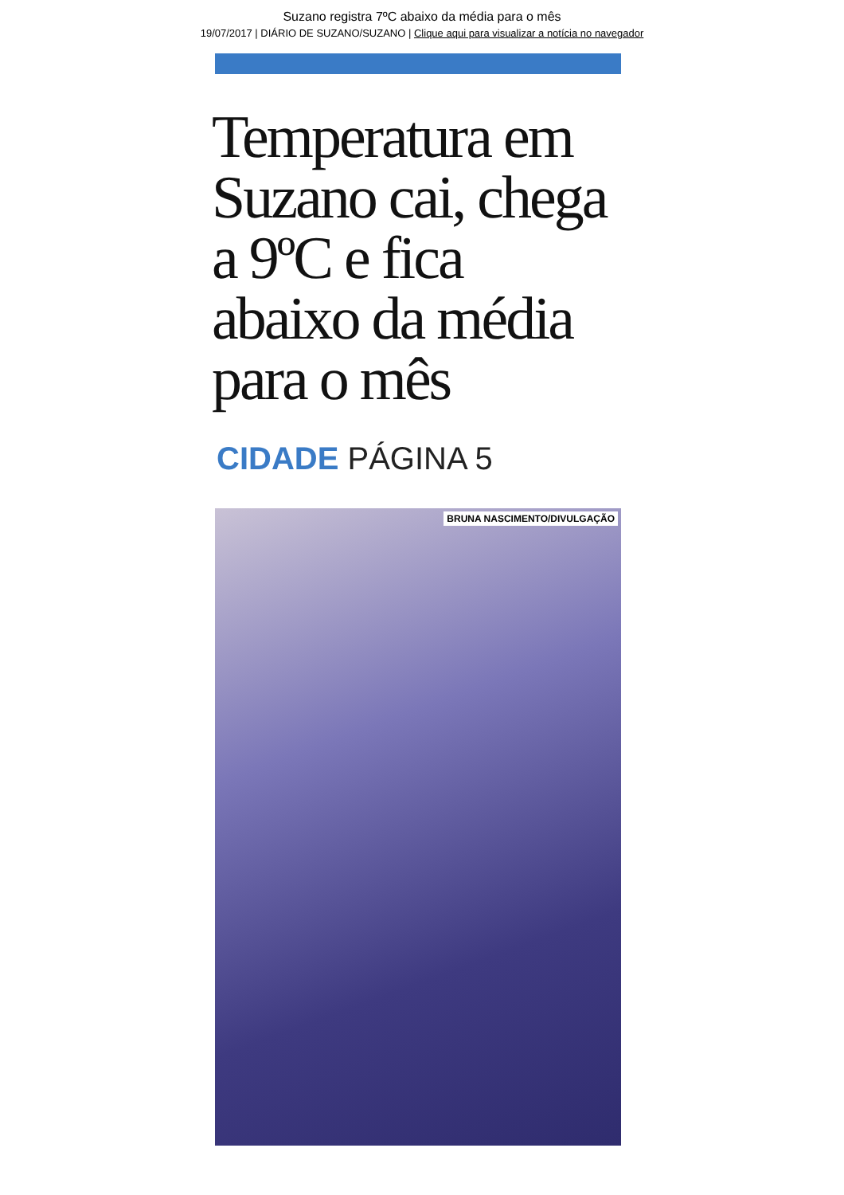Suzano registra 7ºC abaixo da média para o mês
19/07/2017 | DIÁRIO DE SUZANO/SUZANO | Clique aqui para visualizar a notícia no navegador
Temperatura em Suzano cai, chega a 9ºC e fica abaixo da média para o mês
CIDADE PÁGINA 5
BRUNA NASCIMENTO/DIVULGAÇÃO